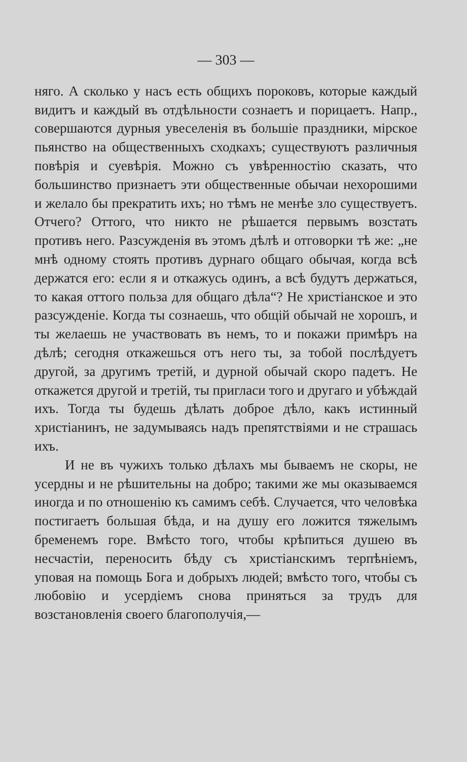— 303 —
няго. А сколько у насъ есть общихъ пороковъ, которые каждый видитъ и каждый въ отдѣльности сознаетъ и порицаетъ. Напр., совершаются дурныя увеселенія въ большіе праздники, мірское пьянство на общественныхъ сходкахъ; существуютъ различныя повѣрія и суевѣрія. Можно съ увѣренностію сказать, что большинство признаетъ эти общественные обычаи нехорошими и желало бы прекратить ихъ; но тѣмъ не менѣе зло существуетъ. Отчего? Оттого, что никто не рѣшается первымъ возстать противъ него. Разсужденія въ этомъ дѣлѣ и отговорки тѣ же: „не мнѣ одному стоять противъ дурнаго общаго обычая, когда всѣ держатся его: если я и откажусь одинъ, а всѣ будутъ держаться, то какая оттого польза для общаго дѣла“? Не христіанское и это разсужденіе. Когда ты сознаешь, что общій обычай не хорошъ, и ты желаешь не участвовать въ немъ, то и покажи примѣръ на дѣлѣ; сегодня откажешься отъ него ты, за тобой послѣдуетъ другой, за другимъ третій, и дурной обычай скоро падетъ. Не откажется другой и третій, ты пригласи того и другаго и убѣждай ихъ. Тогда ты будешь дѣлать доброе дѣло, какъ истинный христіанинъ, не задумываясь надъ препятствіями и не страшась ихъ.
И не въ чужихъ только дѣлахъ мы бываемъ не скоры, не усердны и не рѣшительны на добро; такими же мы оказываемся иногда и по отношенію къ самимъ себѣ. Случается, что человѣка постигаетъ большая бѣда, и на душу его ложится тяжелымъ бременемъ горе. Вмѣсто того, чтобы крѣпиться душею въ несчастіи, переносить бѣду съ христіанскимъ терпѣніемъ, уповая на помощь Бога и добрыхъ людей; вмѣсто того, чтобы съ любовію и усердіемъ снова приняться за трудъ для возстановленія своего благополучія,—